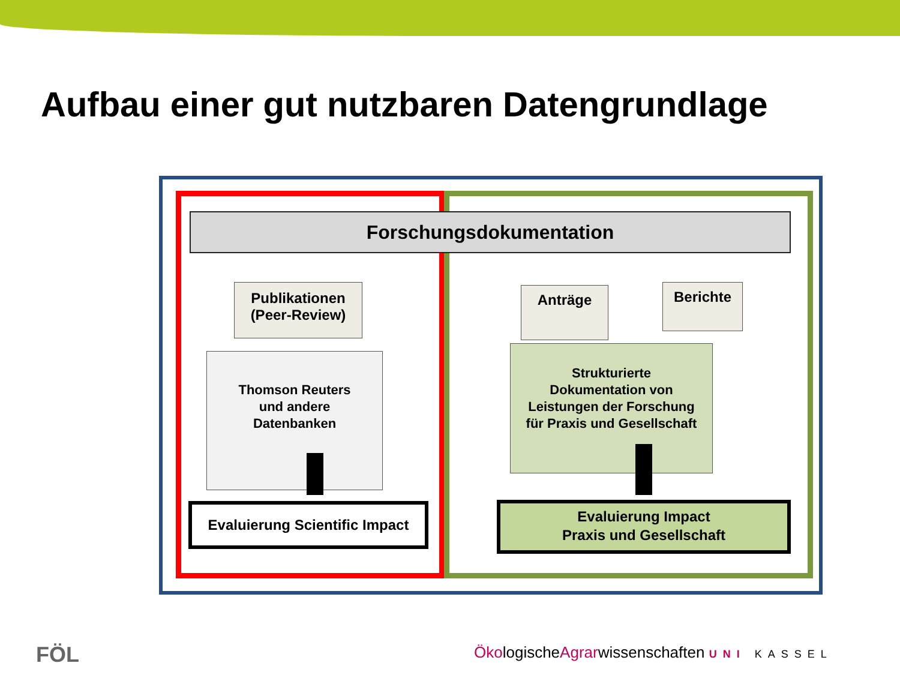Aufbau einer gut nutzbaren Datengrundlage
Forschungsdokumentation
Publikationen
(Peer-Review)
Thomson Reuters
und andere
Datenbanken
Anträge Berichte
Strukturierte
Dokumentation von
Leistungen der Forschung
für Praxis und Gesellschaft
Evaluierung Scientific Impact
Evaluierung Impact
Praxis und Gesellschaft
FÖL
ÖkologischeAgrarwissenschaften UNI KASSEL